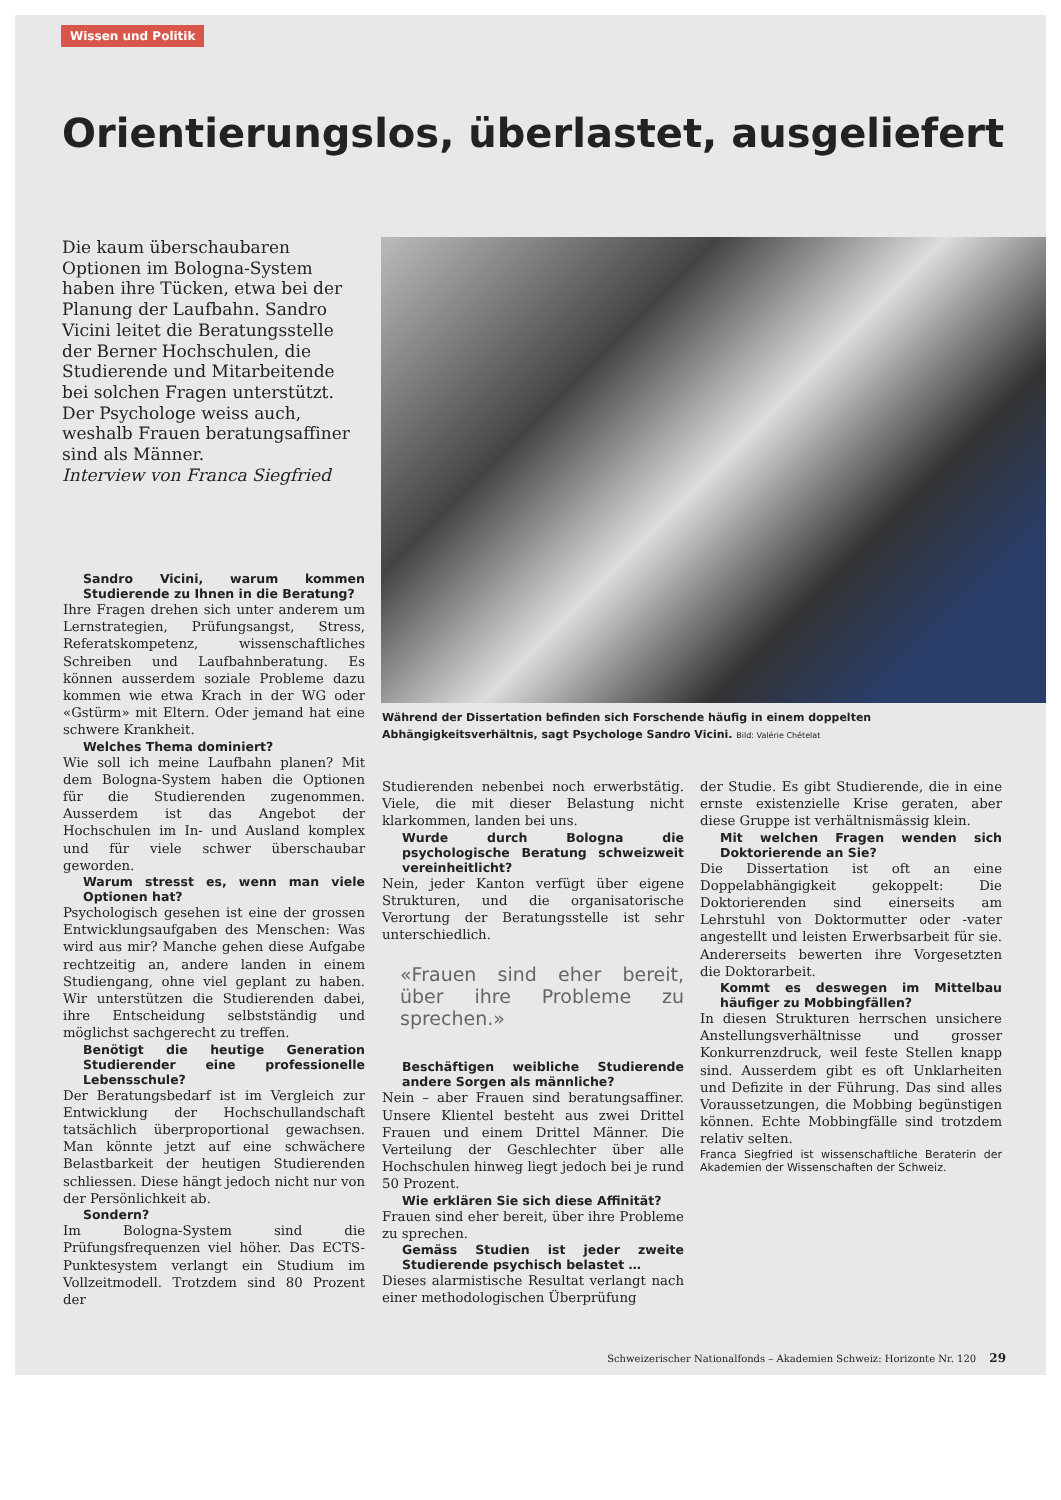Wissen und Politik
Orientierungslos, überlastet, ausgeliefert
Die kaum überschaubaren Optionen im Bologna-System haben ihre Tücken, etwa bei der Planung der Laufbahn. Sandro Vicini leitet die Beratungsstelle der Berner Hochschulen, die Studierende und Mitarbeitende bei solchen Fragen unterstützt. Der Psychologe weiss auch, weshalb Frauen beratungsaffiner sind als Männer.
Interview von Franca Siegfried
Während der Dissertation befinden sich Forschende häufig in einem doppelten Abhängigkeitsverhältnis, sagt Psychologe Sandro Vicini. Bild: Valérie Chételat
Sandro Vicini, warum kommen Studierende zu Ihnen in die Beratung?
Ihre Fragen drehen sich unter anderem um Lernstrategien, Prüfungsangst, Stress, Referatskompetenz, wissenschaftliches Schreiben und Laufbahnberatung. Es können ausserdem soziale Probleme dazu kommen wie etwa Krach in der WG oder «Gstürm» mit Eltern. Oder jemand hat eine schwere Krankheit.
Welches Thema dominiert?
Wie soll ich meine Laufbahn planen? Mit dem Bologna-System haben die Optionen für die Studierenden zugenommen. Ausserdem ist das Angebot der Hochschulen im In- und Ausland komplex und für viele schwer überschaubar geworden.
Warum stresst es, wenn man viele Optionen hat?
Psychologisch gesehen ist eine der grossen Entwicklungsaufgaben des Menschen: Was wird aus mir? Manche gehen diese Aufgabe rechtzeitig an, andere landen in einem Studiengang, ohne viel geplant zu haben. Wir unterstützen die Studierenden dabei, ihre Entscheidung selbstständig und möglichst sachgerecht zu treffen.
Benötigt die heutige Generation Studierender eine professionelle Lebensschule?
Der Beratungsbedarf ist im Vergleich zur Entwicklung der Hochschullandschaft tatsächlich überproportional gewachsen. Man könnte jetzt auf eine schwächere Belastbarkeit der heutigen Studierenden schliessen. Diese hängt jedoch nicht nur von der Persönlichkeit ab.
Sondern?
Im Bologna-System sind die Prüfungsfrequenzen viel höher. Das ECTS-Punktesystem verlangt ein Studium im Vollzeitmodell. Trotzdem sind 80 Prozent der
Studierenden nebenbei noch erwerbstätig. Viele, die mit dieser Belastung nicht klarkommen, landen bei uns.
Wurde durch Bologna die psychologische Beratung schweizweit vereinheitlicht?
Nein, jeder Kanton verfügt über eigene Strukturen, und die organisatorische Verortung der Beratungsstelle ist sehr unterschiedlich.
«Frauen sind eher bereit, über ihre Probleme zu sprechen.»
Beschäftigen weibliche Studierende andere Sorgen als männliche?
Nein – aber Frauen sind beratungsaffiner. Unsere Klientel besteht aus zwei Drittel Frauen und einem Drittel Männer. Die Verteilung der Geschlechter über alle Hochschulen hinweg liegt jedoch bei je rund 50 Prozent.
Wie erklären Sie sich diese Affinität?
Frauen sind eher bereit, über ihre Probleme zu sprechen.
Gemäss Studien ist jeder zweite Studierende psychisch belastet …
Dieses alarmistische Resultat verlangt nach einer methodologischen Überprüfung
der Studie. Es gibt Studierende, die in eine ernste existenzielle Krise geraten, aber diese Gruppe ist verhältnismässig klein.
Mit welchen Fragen wenden sich Doktorierende an Sie?
Die Dissertation ist oft an eine Doppelabhängigkeit gekoppelt: Die Doktorierenden sind einerseits am Lehrstuhl von Doktormutter oder -vater angestellt und leisten Erwerbsarbeit für sie. Andererseits bewerten ihre Vorgesetzten die Doktorarbeit.
Kommt es deswegen im Mittelbau häufiger zu Mobbingfällen?
In diesen Strukturen herrschen unsichere Anstellungsverhältnisse und grosser Konkurrenzdruck, weil feste Stellen knapp sind. Ausserdem gibt es oft Unklarheiten und Defizite in der Führung. Das sind alles Voraussetzungen, die Mobbing begünstigen können. Echte Mobbingfälle sind trotzdem relativ selten.
Franca Siegfried ist wissenschaftliche Beraterin der Akademien der Wissenschaften der Schweiz.
Schweizerischer Nationalfonds – Akademien Schweiz: Horizonte Nr. 120 29